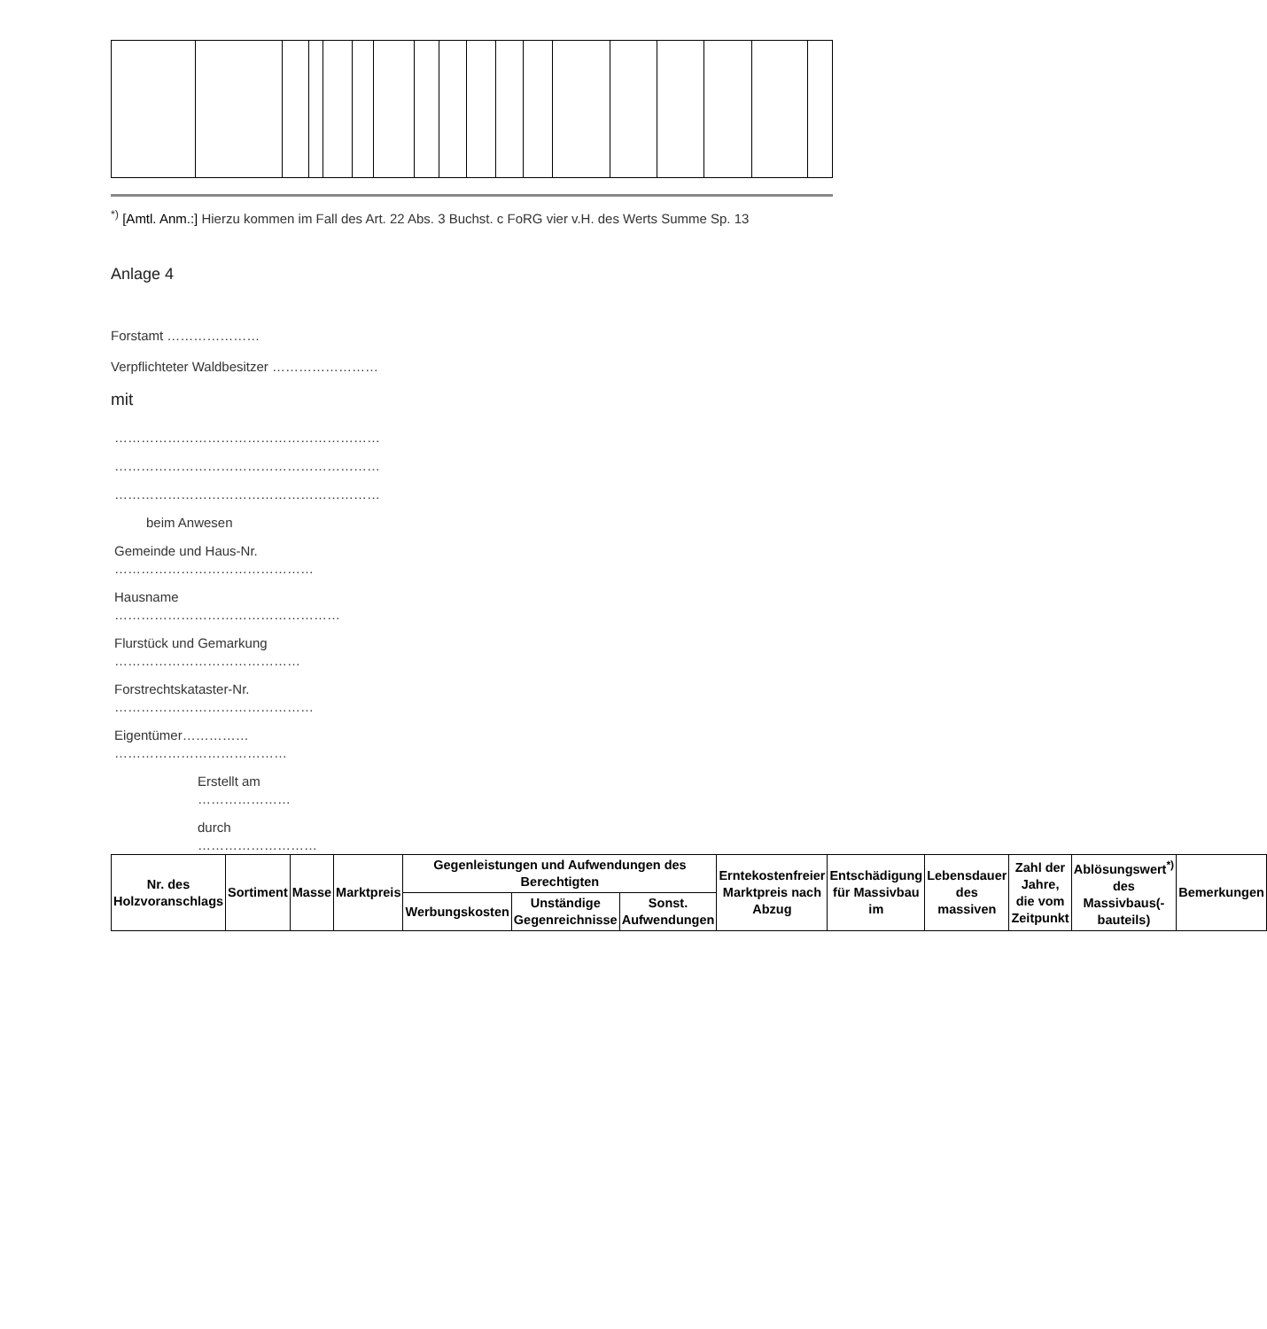<sup>*)</sup> [Amtl. Anm.:] Hierzu kommen im Fall des Art. 22 Abs. 3 Buchst. c FoRG vier v.H. des Werts Summe Sp. 13
Anlage 4
Forstamt …………………
Verpflichteter Waldbesitzer ……………………
mit
……………………………………………………
……………………………………………………
……………………………………………………
beim Anwesen
Gemeinde und Haus-Nr. ………………………………………
Hausname ……………………………………………
Flurstück und Gemarkung ……………………………………
Forstrechtskataster-Nr. ………………………………………
Eigentümer…………… …………………………………
Erstellt am …………………
durch ………………………
| Nr. des Holzvoranschlags | Sortiment | Masse | Marktpreis | Gegenleistungen und Aufwendungen des Berechtigten | | | Erntekostenfreier Marktpreis nach Abzug | Entschädigung für Massivbau im | Lebensdauer des massiven | Zahl der Jahre, die vom Zeitpunkt | Ablösungswert<sup>*)</sup> des Massivbaus(-bauteils) | Bemerkungen |
| --- | --- | --- | --- | --- | --- | --- | --- | --- | --- | --- | --- | --- |
| | | | | Werbungskosten | Unständige Gegenreichnisse | Sonst. Aufwendungen | | | | | | |